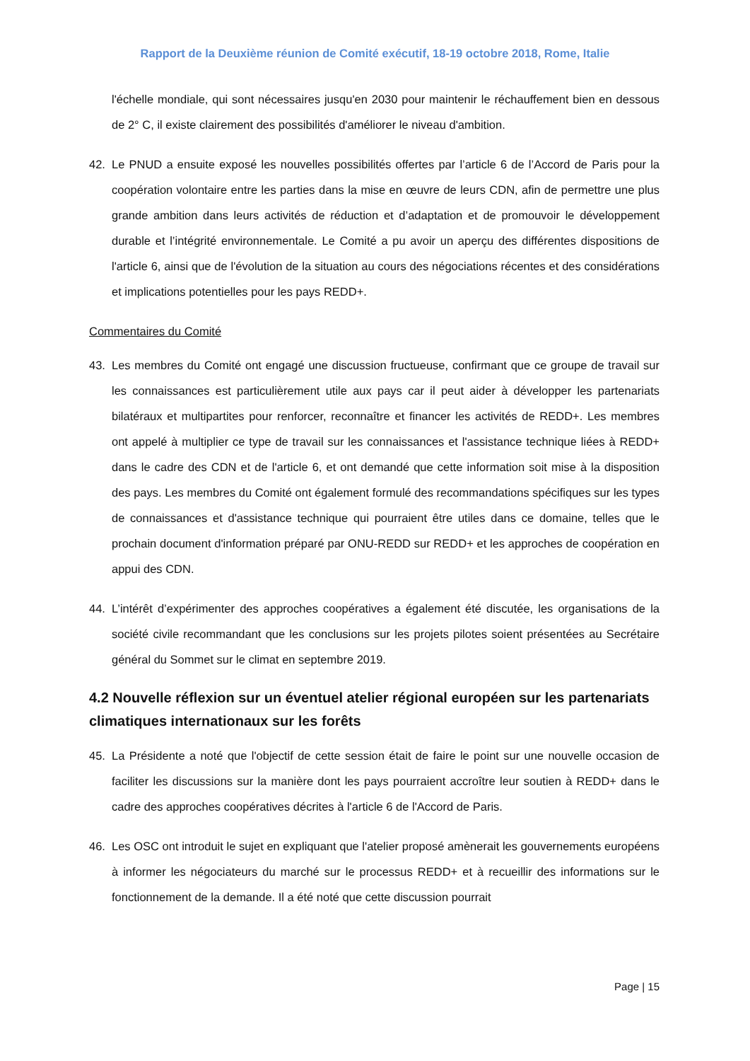Rapport de la Deuxième réunion de Comité exécutif, 18-19 octobre 2018, Rome, Italie
l'échelle mondiale, qui sont nécessaires jusqu'en 2030 pour maintenir le réchauffement bien en dessous de 2° C, il existe clairement des possibilités d'améliorer le niveau d'ambition.
42. Le PNUD a ensuite exposé les nouvelles possibilités offertes par l’article 6 de l’Accord de Paris pour la coopération volontaire entre les parties dans la mise en œuvre de leurs CDN, afin de permettre une plus grande ambition dans leurs activités de réduction et d’adaptation et de promouvoir le développement durable et l’intégrité environnementale. Le Comité a pu avoir un aperçu des différentes dispositions de l'article 6, ainsi que de l'évolution de la situation au cours des négociations récentes et des considérations et implications potentielles pour les pays REDD+.
Commentaires du Comité
43. Les membres du Comité ont engagé une discussion fructueuse, confirmant que ce groupe de travail sur les connaissances est particulièrement utile aux pays car il peut aider à développer les partenariats bilatéraux et multipartites pour renforcer, reconnaître et financer les activités de REDD+. Les membres ont appelé à multiplier ce type de travail sur les connaissances et l'assistance technique liées à REDD+ dans le cadre des CDN et de l'article 6, et ont demandé que cette information soit mise à la disposition des pays. Les membres du Comité ont également formulé des recommandations spécifiques sur les types de connaissances et d'assistance technique qui pourraient être utiles dans ce domaine, telles que le prochain document d'information préparé par ONU-REDD sur REDD+ et les approches de coopération en appui des CDN.
44. L’intérêt d’expérimenter des approches coopératives a également été discutée, les organisations de la société civile recommandant que les conclusions sur les projets pilotes soient présentées au Secrétaire général du Sommet sur le climat en septembre 2019.
4.2 Nouvelle réflexion sur un éventuel atelier régional européen sur les partenariats climatiques internationaux sur les forêts
45. La Présidente a noté que l'objectif de cette session était de faire le point sur une nouvelle occasion de faciliter les discussions sur la manière dont les pays pourraient accroître leur soutien à REDD+ dans le cadre des approches coopératives décrites à l'article 6 de l'Accord de Paris.
46. Les OSC ont introduit le sujet en expliquant que l'atelier proposé amènerait les gouvernements européens à informer les négociateurs du marché sur le processus REDD+ et à recueillir des informations sur le fonctionnement de la demande. Il a été noté que cette discussion pourrait
Page | 15